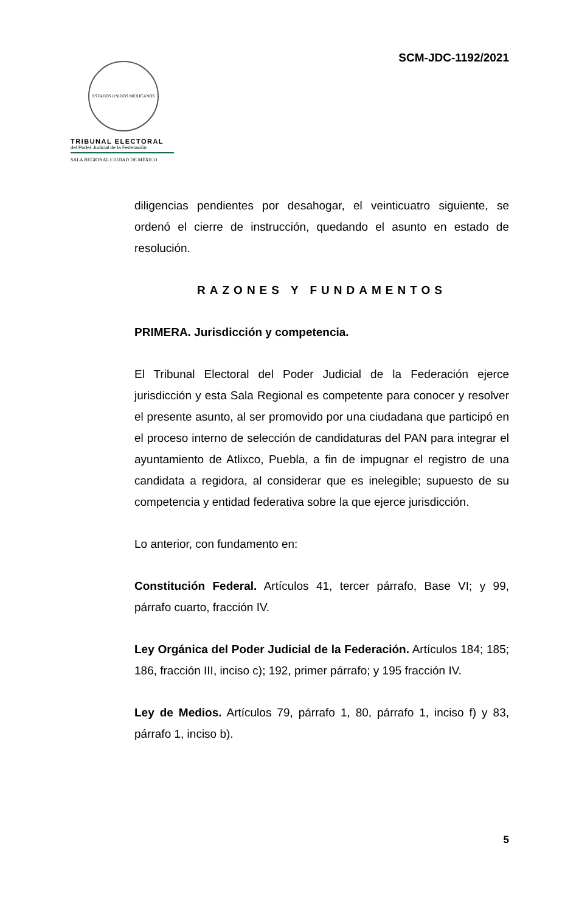SCM-JDC-1192/2021
ESTADOS UNIDOS MEXICANOS
TRIBUNAL ELECTORAL
del Poder Judicial de la Federación
SALA REGIONAL CIUDAD DE MÉXICO
diligencias pendientes por desahogar, el veinticuatro siguiente, se ordenó el cierre de instrucción, quedando el asunto en estado de resolución.
RAZONES Y FUNDAMENTOS
PRIMERA. Jurisdicción y competencia.
El Tribunal Electoral del Poder Judicial de la Federación ejerce jurisdicción y esta Sala Regional es competente para conocer y resolver el presente asunto, al ser promovido por una ciudadana que participó en el proceso interno de selección de candidaturas del PAN para integrar el ayuntamiento de Atlixco, Puebla, a fin de impugnar el registro de una candidata a regidora, al considerar que es inelegible; supuesto de su competencia y entidad federativa sobre la que ejerce jurisdicción.
Lo anterior, con fundamento en:
Constitución Federal. Artículos 41, tercer párrafo, Base VI; y 99, párrafo cuarto, fracción IV.
Ley Orgánica del Poder Judicial de la Federación. Artículos 184; 185; 186, fracción III, inciso c); 192, primer párrafo; y 195 fracción IV.
Ley de Medios. Artículos 79, párrafo 1, 80, párrafo 1, inciso f) y 83, párrafo 1, inciso b).
5